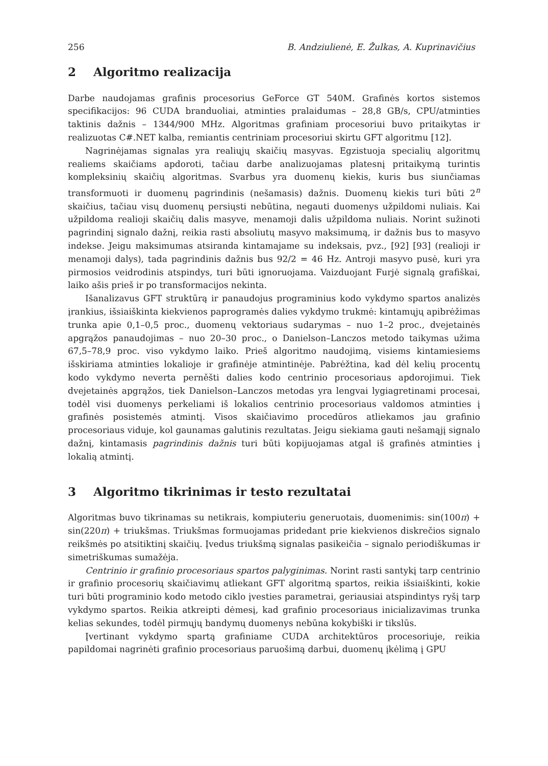256 B. Andziulienė, E. Žulkas, A. Kuprinavičius
2 Algoritmo realizacija
Darbe naudojamas grafinis procesorius GeForce GT 540M. Grafinės kortos sistemos specifikacijos: 96 CUDA branduoliai, atminties pralaidumas – 28,8 GB/s, CPU/atminties taktinis dažnis – 1344/900 MHz. Algoritmas grafiniam procesoriui buvo pritaikytas ir realizuotas C#.NET kalba, remiantis centriniam procesoriui skirtu GFT algoritmu [12].
Nagrinėjamas signalas yra realiųjų skaičių masyvas. Egzistuoja specialių algoritmų realiems skaičiams apdoroti, tačiau darbe analizuojamas platesnį pritaikymą turintis kompleksinių skaičių algoritmas. Svarbus yra duomenų kiekis, kuris bus siunčiamas transformuoti ir duomenų pagrindinis (nešamasis) dažnis. Duomenų kiekis turi būti 2<sup>n</sup> skaičius, tačiau visų duomenų persiųsti nebūtina, negauti duomenys užpildomi nuliais. Kai užpildoma realioji skaičių dalis masyve, menamoji dalis užpildoma nuliais. Norint sužinoti pagrindinį signalo dažnį, reikia rasti absoliutų masyvo maksimumą, ir dažnis bus to masyvo indekse. Jeigu maksimumas atsiranda kintamajame su indeksais, pvz., [92] [93] (realioji ir menamoji dalys), tada pagrindinis dažnis bus 92/2 = 46 Hz. Antroji masyvo pusė, kuri yra pirmosios veidrodinis atspindys, turi būti ignoruojama. Vaizduojant Furjė signalą grafiškai, laiko ašis prieš ir po transformacijos nekinta.
Išanalizavus GFT struktūrą ir panaudojus programinius kodo vykdymo spartos analizės įrankius, išsiaiškinta kiekvienos paprogramės dalies vykdymo trukmė: kintamųjų apibrėžimas trunka apie 0,1–0,5 proc., duomenų vektoriaus sudarymas – nuo 1–2 proc., dvejetainės apgrąžos panaudojimas – nuo 20–30 proc., o Danielson–Lanczos metodo taikymas užima 67,5–78,9 proc. viso vykdymo laiko. Prieš algoritmo naudojimą, visiems kintamiesiems išskiriama atminties lokalioje ir grafinėje atmintinėje. Pabrėžtina, kad dėl kelių procentų kodo vykdymo neverta perněšti dalies kodo centrinio procesoriaus apdorojimui. Tiek dvejetainės apgrąžos, tiek Danielson–Lanczos metodas yra lengvai lygiagretinami procesai, todėl visi duomenys perkeliami iš lokalios centrinio procesoriaus valdomos atminties į grafinės posistemės atmintį. Visos skaičiavimo procedūros atliekamos jau grafinio procesoriaus viduje, kol gaunamas galutinis rezultatas. Jeigu siekiama gauti nešamąjį signalo dažnį, kintamasis pagrindinis dažnis turi būti kopijuojamas atgal iš grafinės atminties į lokalią atmintį.
3 Algoritmo tikrinimas ir testo rezultatai
Algoritmas buvo tikrinamas su netikrais, kompiuteriu generuotais, duomenimis: sin(100π) + sin(220π) + triukšmas. Triukšmas formuojamas pridedant prie kiekvienos diskrečios signalo reikšmės po atsitiktinį skaičių. Įvedus triukšmą signalas pasikeičia – signalo periodiškumas ir simetriškumas sumažėja.
Centrinio ir grafinio procesoriaus spartos palyginimas. Norint rasti santykį tarp centrinio ir grafinio procesorių skaičiavimų atliekant GFT algoritmą spartos, reikia išsiaiškinti, kokie turi būti programinio kodo metodo ciklo įvesties parametrai, geriausiai atspindintys ryšį tarp vykdymo spartos. Reikia atkreipti dėmesį, kad grafinio procesoriaus inicializavimas trunka kelias sekundes, todėl pirmųjų bandymų duomenys nebūna kokybiški ir tikslūs.
Įvertinant vykdymo spartą grafiniame CUDA architektūros procesoriuje, reikia papildomai nagrinėti grafinio procesoriaus paruošimą darbui, duomenų įkėlimą į GPU